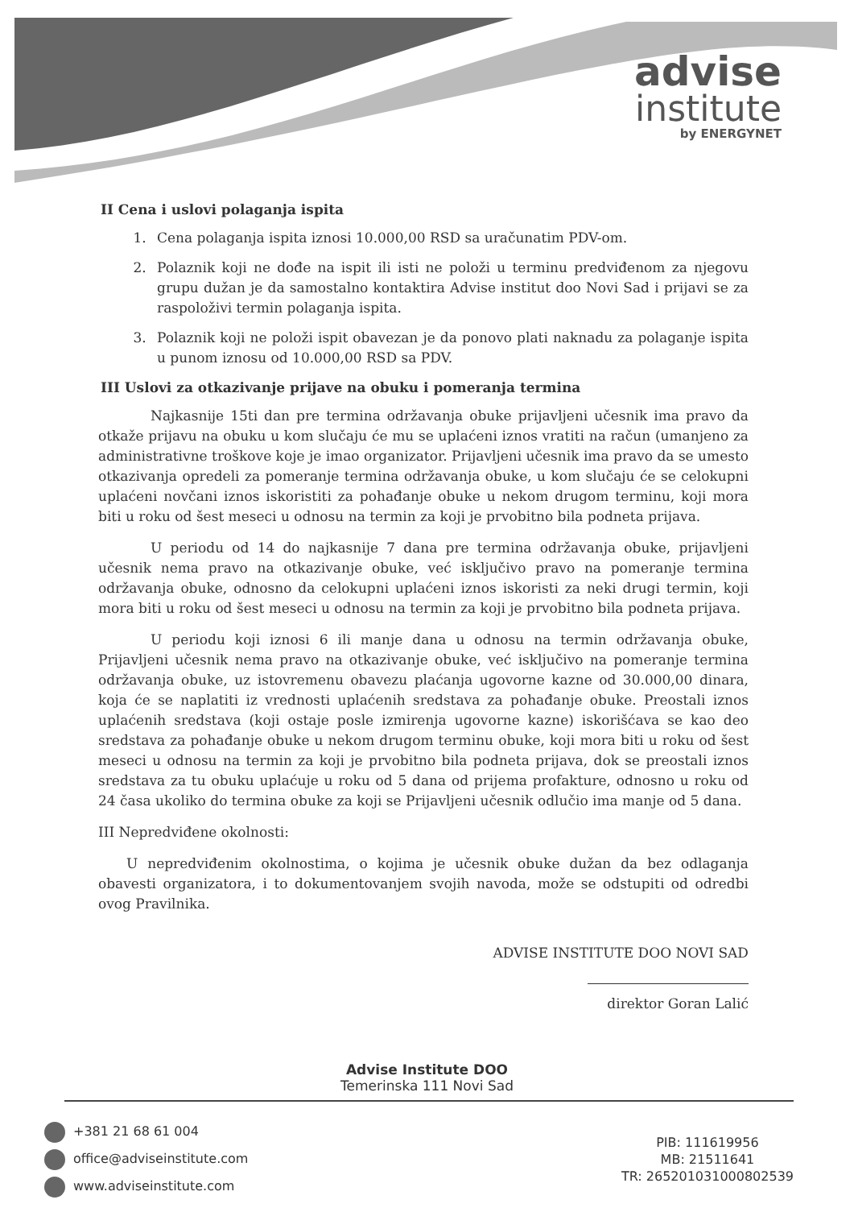advise
institute
by ENERGYNET
II Cena i uslovi polaganja ispita
1. Cena polaganja ispita iznosi 10.000,00 RSD sa uračunatim PDV-om.
2. Polaznik koji ne dođe na ispit ili isti ne položi u terminu predviđenom za njegovu grupu dužan je da samostalno kontaktira Advise institut doo Novi Sad i prijavi se za raspoloživi termin polaganja ispita.
3. Polaznik koji ne položi ispit obavezan je da ponovo plati naknadu za polaganje ispita u punom iznosu od 10.000,00 RSD sa PDV.
III Uslovi za otkazivanje prijave na obuku i pomeranja termina
Najkasnije 15ti dan pre termina održavanja obuke prijavljeni učesnik ima pravo da otkaže prijavu na obuku u kom slučaju će mu se uplaćeni iznos vratiti na račun (umanjeno za administrativne troškove koje je imao organizator. Prijavljeni učesnik ima pravo da se umesto otkazivanja opredeli za pomeranje termina održavanja obuke, u kom slučaju će se celokupni uplaćeni novčani iznos iskoristiti za pohađanje obuke u nekom drugom terminu, koji mora biti u roku od šest meseci u odnosu na termin za koji je prvobitno bila podneta prijava.
U periodu od 14 do najkasnije 7 dana pre termina održavanja obuke, prijavljeni učesnik nema pravo na otkazivanje obuke, već isključivo pravo na pomeranje termina održavanja obuke, odnosno da celokupni uplaćeni iznos iskoristi za neki drugi termin, koji mora biti u roku od šest meseci u odnosu na termin za koji je prvobitno bila podneta prijava.
U periodu koji iznosi 6 ili manje dana u odnosu na termin održavanja obuke, Prijavljeni učesnik nema pravo na otkazivanje obuke, već isključivo na pomeranje termina održavanja obuke, uz istovremenu obavezu plaćanja ugovorne kazne od 30.000,00 dinara, koja će se naplatiti iz vrednosti uplaćenih sredstava za pohađanje obuke. Preostali iznos uplaćenih sredstava (koji ostaje posle izmirenja ugovorne kazne) iskorišćava se kao deo sredstava za pohađanje obuke u nekom drugom terminu obuke, koji mora biti u roku od šest meseci u odnosu na termin za koji je prvobitno bila podneta prijava, dok se preostali iznos sredstava za tu obuku uplaćuje u roku od 5 dana od prijema profakture, odnosno u roku od 24 časa ukoliko do termina obuke za koji se Prijavljeni učesnik odlučio ima manje od 5 dana.
III Nepredviđene okolnosti:
U nepredviđenim okolnostima, o kojima je učesnik obuke dužan da bez odlaganja obavesti organizatora, i to dokumentovanjem svojih navoda, može se odstupiti od odredbi ovog Pravilnika.
ADVISE INSTITUTE DOO NOVI SAD
direktor Goran Lalić
Advise Institute DOO
Temerinska 111 Novi Sad
+381 21 68 61 004
office@adviseinstitute.com
www.adviseinstitute.com
PIB: 111619956
MB: 21511641
TR: 265201031000802539